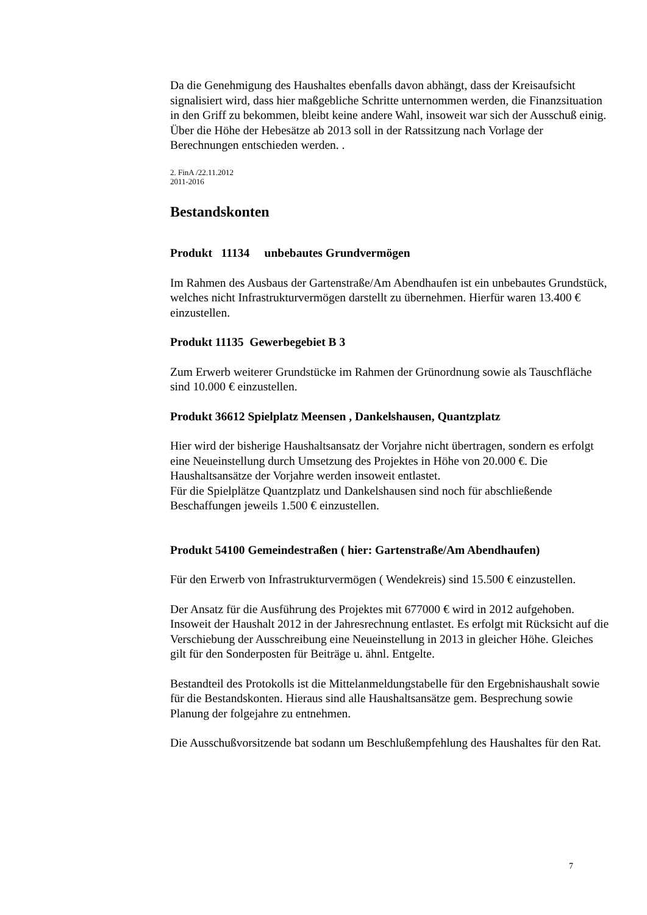Da die Genehmigung des Haushaltes ebenfalls davon abhängt, dass der Kreisaufsicht signalisiert wird, dass hier maßgebliche Schritte unternommen werden, die Finanzsituation in den Griff zu bekommen, bleibt keine andere Wahl, insoweit war sich der Ausschuß einig. Über die Höhe der Hebesätze ab 2013 soll in der Ratssitzung nach Vorlage der Berechnungen entschieden werden. .
2. FinA /22.11.2012
2011-2016
Bestandskonten
Produkt 11134 unbebautes Grundvermögen
Im Rahmen des Ausbaus der Gartenstraße/Am Abendhaufen ist ein unbebautes Grundstück, welches nicht Infrastrukturvermögen darstellt zu übernehmen. Hierfür waren 13.400 € einzustellen.
Produkt 11135 Gewerbegebiet B 3
Zum Erwerb weiterer Grundstücke im Rahmen der Grünordnung sowie als Tauschfläche sind 10.000 € einzustellen.
Produkt 36612 Spielplatz Meensen , Dankelshausen, Quantzplatz
Hier wird der bisherige Haushaltsansatz der Vorjahre nicht übertragen, sondern es erfolgt eine Neueinstellung durch Umsetzung des Projektes in Höhe von 20.000 €. Die Haushaltsansätze der Vorjahre werden insoweit entlastet.
Für die Spielplätze Quantzplatz und Dankelshausen sind noch für abschließende Beschaffungen jeweils 1.500 € einzustellen.
Produkt 54100 Gemeindestraßen ( hier: Gartenstraße/Am Abendhaufen)
Für den Erwerb von Infrastrukturvermögen ( Wendekreis) sind 15.500 € einzustellen.
Der Ansatz für die Ausführung des Projektes mit 677000 € wird in 2012 aufgehoben. Insoweit der Haushalt 2012 in der Jahresrechnung entlastet. Es erfolgt mit Rücksicht auf die Verschiebung der Ausschreibung eine Neueinstellung in 2013 in gleicher Höhe. Gleiches gilt für den Sonderposten für Beiträge u. ähnl. Entgelte.
Bestandteil des Protokolls ist die Mittelanmeldungstabelle für den Ergebnishaushalt sowie für die Bestandskonten. Hieraus sind alle Haushaltsansätze gem. Besprechung sowie Planung der folgejahre zu entnehmen.
Die Ausschußvorsitzende bat sodann um Beschlußempfehlung des Haushaltes für den Rat.
7